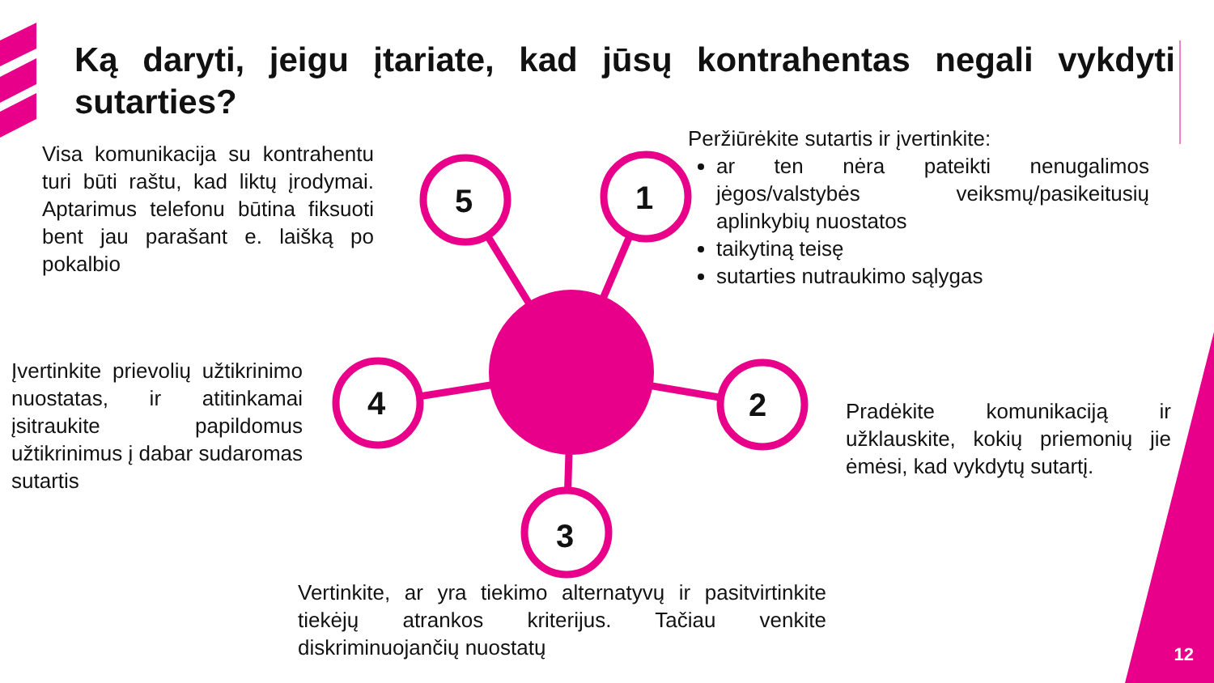5
1
2
3
4
Ką daryti, jeigu įtariate, kad jūsų kontrahentas negali vykdyti sutarties?
Visa komunikacija su kontrahentu turi būti raštu, kad liktų įrodymai. Aptarimus telefonu būtina fiksuoti bent jau parašant e. laišką po pokalbio
Peržiūrėkite sutartis ir įvertinkite:
ar ten nėra pateikti nenugalimos jėgos/valstybės veiksmų/pasikeitusių aplinkybių nuostatos
taikytiną teisę
sutarties nutraukimo sąlygas
Įvertinkite prievolių užtikrinimo nuostatas, ir atitinkamai įsitraukite papildomus užtikrinimus į dabar sudaromas sutartis
Pradėkite komunikaciją ir užklauskite, kokių priemonių jie ėmėsi, kad vykdytų sutartį.
Vertinkite, ar yra tiekimo alternatyvų ir pasitvirtinkite tiekėjų atrankos kriterijus. Tačiau venkite diskriminuojančių nuostatų
12